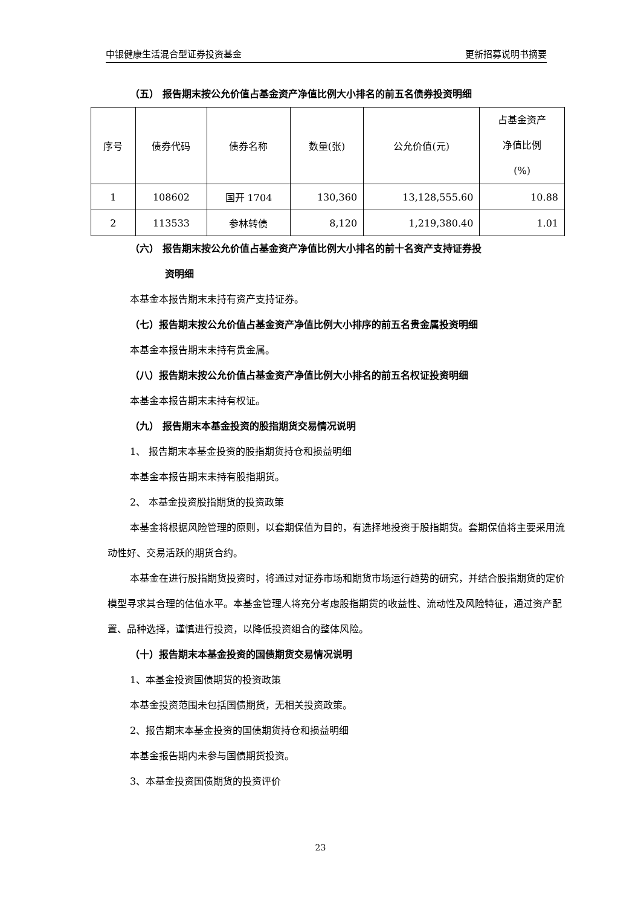中银健康生活混合型证券投资基金 更新招募说明书摘要
（五） 报告期末按公允价值占基金资产净值比例大小排名的前五名债券投资明细
| 序号 | 债券代码 | 债券名称 | 数量(张) | 公允价值(元) | 占基金资产 净值比例 (%) |
| --- | --- | --- | --- | --- | --- |
| 1 | 108602 | 国开 1704 | 130,360 | 13,128,555.60 | 10.88 |
| 2 | 113533 | 参林转债 | 8,120 | 1,219,380.40 | 1.01 |
（六） 报告期末按公允价值占基金资产净值比例大小排名的前十名资产支持证券投
资明细
本基金本报告期末未持有资产支持证券。
（七）报告期末按公允价值占基金资产净值比例大小排序的前五名贵金属投资明细
本基金本报告期末未持有贵金属。
（八）报告期末按公允价值占基金资产净值比例大小排名的前五名权证投资明细
本基金本报告期末未持有权证。
（九） 报告期末本基金投资的股指期货交易情况说明
1、 报告期末本基金投资的股指期货持仓和损益明细
本基金本报告期末未持有股指期货。
2、 本基金投资股指期货的投资政策
本基金将根据风险管理的原则，以套期保值为目的，有选择地投资于股指期货。套期保值将主要采用流动性好、交易活跃的期货合约。
本基金在进行股指期货投资时，将通过对证券市场和期货市场运行趋势的研究，并结合股指期货的定价模型寻求其合理的估值水平。本基金管理人将充分考虑股指期货的收益性、流动性及风险特征，通过资产配置、品种选择，谨慎进行投资，以降低投资组合的整体风险。
（十）报告期末本基金投资的国债期货交易情况说明
1、本基金投资国债期货的投资政策
本基金投资范围未包括国债期货，无相关投资政策。
2、报告期末本基金投资的国债期货持仓和损益明细
本基金报告期内未参与国债期货投资。
3、本基金投资国债期货的投资评价
23